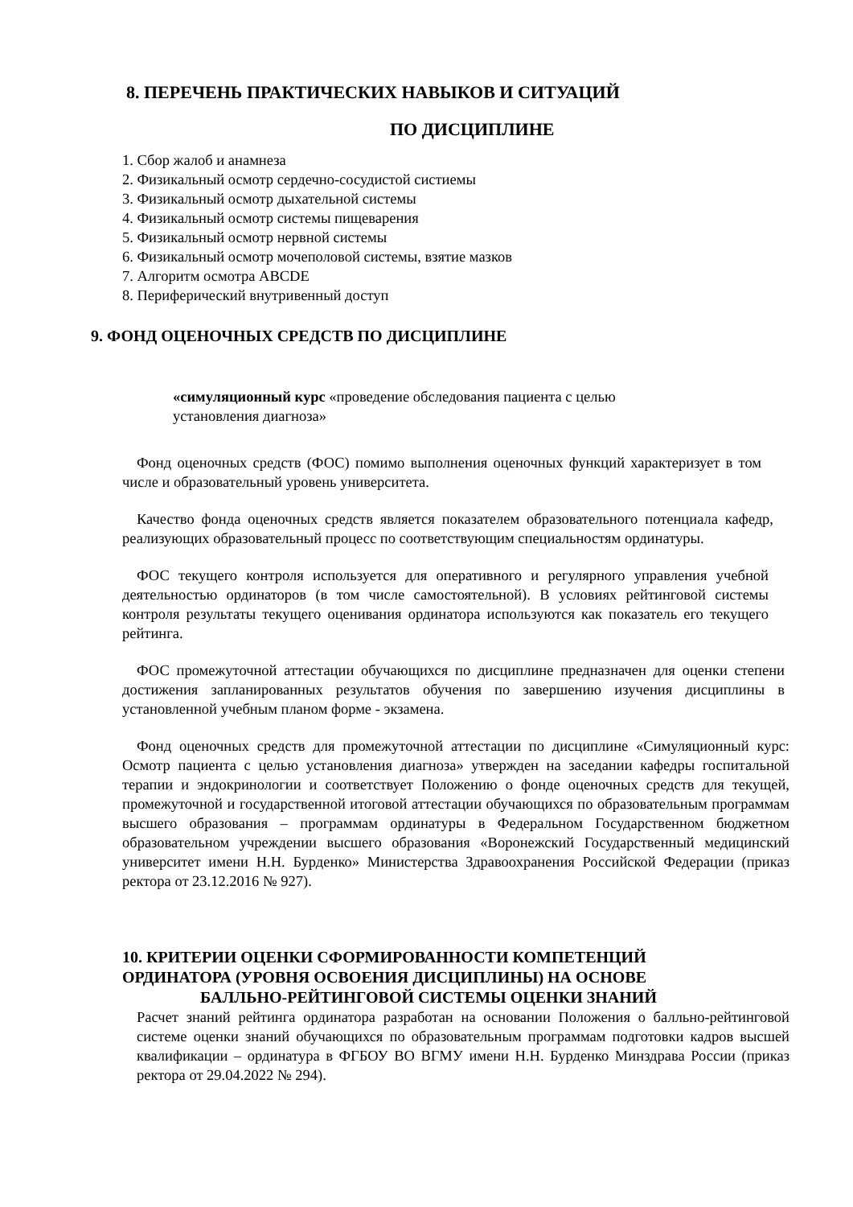8. ПЕРЕЧЕНЬ ПРАКТИЧЕСКИХ НАВЫКОВ И СИТУАЦИЙ
ПО ДИСЦИПЛИНЕ
1. Сбор жалоб и анамнеза
2. Физикальный осмотр сердечно-сосудистой систиемы
3. Физикальный осмотр дыхательной системы
4. Физикальный осмотр системы пищеварения
5. Физикальный осмотр нервной системы
6. Физикальный осмотр мочеполовой системы, взятие мазков
7. Алгоритм осмотра ABCDE
8. Периферический внутривенный доступ
9. ФОНД ОЦЕНОЧНЫХ СРЕДСТВ ПО ДИСЦИПЛИНЕ
«симуляционный курс «проведение обследования пациента с целью установления диагноза»
Фонд оценочных средств (ФОС) помимо выполнения оценочных функций характеризует в том числе и образовательный уровень университета.
Качество фонда оценочных средств является показателем образовательного потенциала кафедр, реализующих образовательный процесс по соответствующим специальностям ординатуры.
ФОС текущего контроля используется для оперативного и регулярного управления учебной деятельностью ординаторов (в том числе самостоятельной). В условиях рейтинговой системы контроля результаты текущего оценивания ординатора используются как показатель его текущего рейтинга.
ФОС промежуточной аттестации обучающихся по дисциплине предназначен для оценки степени достижения запланированных результатов обучения по завершению изучения дисциплины в установленной учебным планом форме - экзамена.
Фонд оценочных средств для промежуточной аттестации по дисциплине «Симуляционный курс: Осмотр пациента с целью установления диагноза» утвержден на заседании кафедры госпитальной терапии и эндокринологии и соответствует Положению о фонде оценочных средств для текущей, промежуточной и государственной итоговой аттестации обучающихся по образовательным программам высшего образования – программам ординатуры в Федеральном Государственном бюджетном образовательном учреждении высшего образования «Воронежский Государственный медицинский университет имени Н.Н. Бурденко» Министерства Здравоохранения Российской Федерации (приказ ректора от 23.12.2016 № 927).
10. КРИТЕРИИ ОЦЕНКИ СФОРМИРОВАННОСТИ КОМПЕТЕНЦИЙ
ОРДИНАТОРА (УРОВНЯ ОСВОЕНИЯ ДИСЦИПЛИНЫ) НА ОСНОВЕ
БАЛЛЬНО-РЕЙТИНГОВОЙ СИСТЕМЫ ОЦЕНКИ ЗНАНИЙ
Расчет знаний рейтинга ординатора разработан на основании Положения о балльно-рейтинговой системе оценки знаний обучающихся по образовательным программам подготовки кадров высшей квалификации – ординатура в ФГБОУ ВО ВГМУ имени Н.Н. Бурденко Минздрава России (приказ ректора от 29.04.2022 № 294).